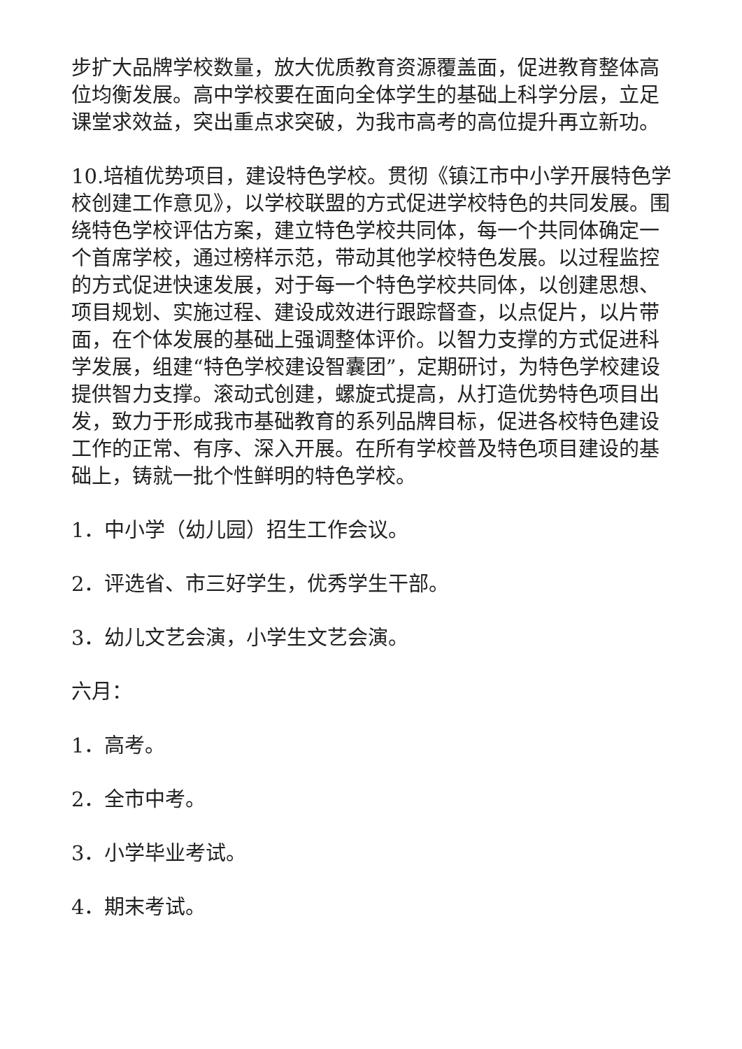步扩大品牌学校数量，放大优质教育资源覆盖面，促进教育整体高位均衡发展。高中学校要在面向全体学生的基础上科学分层，立足课堂求效益，突出重点求突破，为我市高考的高位提升再立新功。
10.培植优势项目，建设特色学校。贯彻《镇江市中小学开展特色学校创建工作意见》，以学校联盟的方式促进学校特色的共同发展。围绕特色学校评估方案，建立特色学校共同体，每一个共同体确定一个首席学校，通过榜样示范，带动其他学校特色发展。以过程监控的方式促进快速发展，对于每一个特色学校共同体，以创建思想、项目规划、实施过程、建设成效进行跟踪督查，以点促片，以片带面，在个体发展的基础上强调整体评价。以智力支撑的方式促进科学发展，组建“特色学校建设智囊团”，定期研讨，为特色学校建设提供智力支撑。滚动式创建，螺旋式提高，从打造优势特色项目出发，致力于形成我市基础教育的系列品牌目标，促进各校特色建设工作的正常、有序、深入开展。在所有学校普及特色项目建设的基础上，铸就一批个性鲜明的特色学校。
1．中小学（幼儿园）招生工作会议。
2．评选省、市三好学生，优秀学生干部。
3．幼儿文艺会演，小学生文艺会演。
六月：
1．高考。
2．全市中考。
3．小学毕业考试。
4．期末考试。